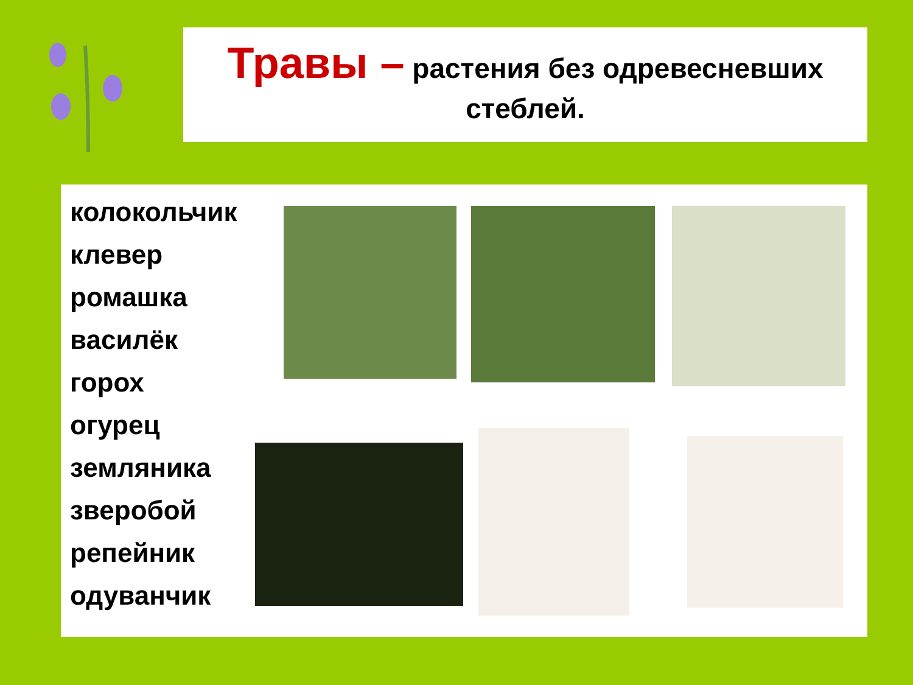Травы – растения без одревесневших
стеблей.
колокольчик
клевер
ромашка
василёк
горох
огурец
земляника
зверобой
репейник
одуванчик